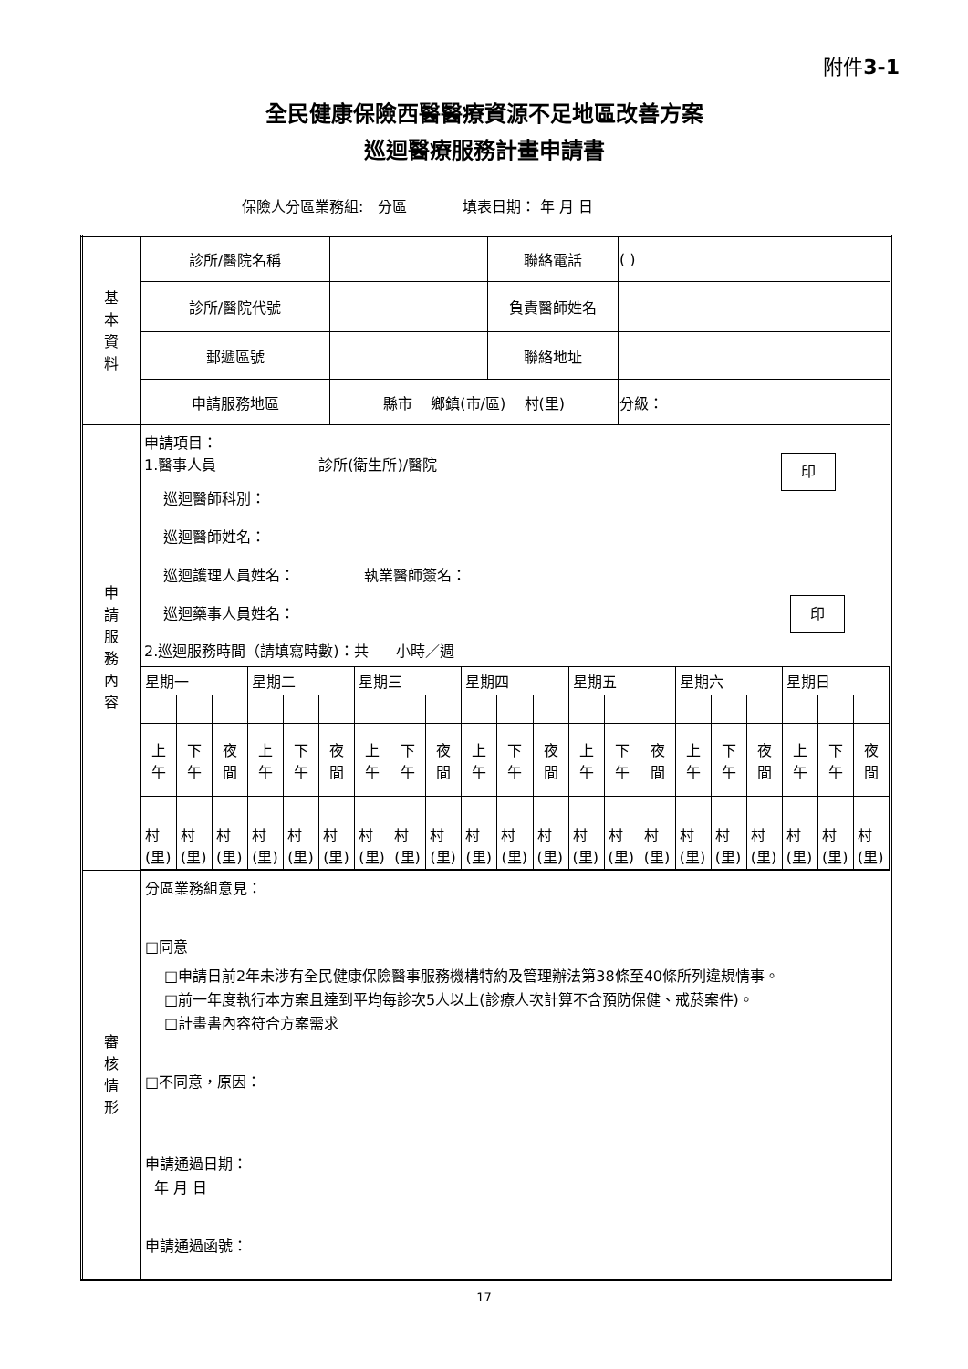附件3-1
全民健康保險西醫醫療資源不足地區改善方案
巡迴醫療服務計畫申請書
保險人分區業務組: 分區 填表日期： 年 月 日
| 基 本 資 料 | 診所/醫院名稱 | | 聯絡電話 | ( ) | |
| | 診所/醫院代號 | | 負責醫師姓名 | | |
| | 郵遞區號 | | 聯絡地址 | | |
| | 申請服務地區 | 縣市 鄉鎮(市/區) 村(里) | | | 分級： |
| 申 請 服 務 內 容 | 申請項目： 1.醫事人員 診所(衛生所)/醫院 印 巡迴醫師科別： 巡迴醫師姓名： 巡迴護理人員姓名： 執業醫師簽名： 巡迴藥事人員姓名： 印 2.巡迴服務時間（請填寫時數)：共 小時／週 / 星期一 / / / 星期二 / / / 星期三 / / / 星期四 / / / 星期五 / / / 星期六 / / / 星期日 / / / / 上 午 / 下 午 / 夜 間 / 上 午 / 下 午 / 夜 間 / 上 午 / 下 午 / 夜 間 / 上 午 / 下 午 / 夜 間 / 上 午 / 下 午 / 夜 間 / 上 午 / 下 午 / 夜 間 / 上 午 / 下 午 / 夜 間 / / 村 (里) / 村 (里) / 村 (里) / 村 (里) / 村 (里) / 村 (里) / 村 (里) / 村 (里) / 村 (里) / 村 (里) / 村 (里) / 村 (里) / 村 (里) / 村 (里) / 村 (里) / 村 (里) / 村 (里) / 村 (里) / 村 (里) / 村 (里) / 村 (里) / | | | | |
| 審 核 情 形 | 分區業務組意見： □同意 □申請日前2年未涉有全民健康保險醫事服務機構特約及管理辦法第38條至40條所列違規情事。 □前一年度執行本方案且達到平均每診次5人以上(診療人次計算不含預防保健、戒菸案件)。 □計畫書內容符合方案需求 □不同意，原因： 申請通過日期： 年 月 日 申請通過函號： | | | | |
17